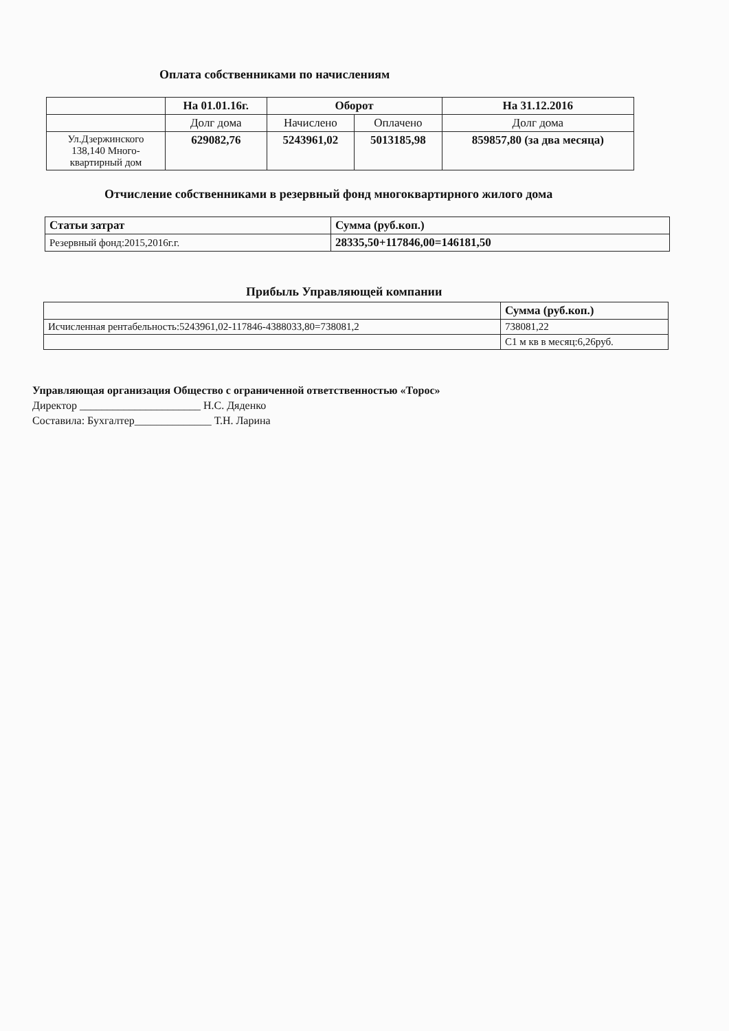Оплата собственниками по начислениям
| | На 01.01.16г. | Оборот | | На 31.12.2016 |
| --- | --- | --- | --- | --- |
| | Долг дома | Начислено | Оплачено | Долг дома |
| Ул.Дзержинского 138,140 Много-квартирный дом | 629082,76 | 5243961,02 | 5013185,98 | 859857,80 (за два месяца) |
Отчисление собственниками в резервный фонд многоквартирного жилого дома
| Статьи затрат | Сумма (руб.коп.) |
| --- | --- |
| Резервный фонд:2015,2016г.г. | 28335,50+117846,00=146181,50 |
Прибыль Управляющей компании
| | Сумма (руб.коп.) |
| Исчисленная рентабельность:5243961,02-117846-4388033,80=738081,2 | 738081,22 |
| | С1 м кв в месяц:6,26руб. |
Управляющая организация Общество с ограниченной ответственностью «Торос»
Директор ______________________ Н.С. Дяденко
Составила: Бухгалтер______________ Т.Н. Ларина